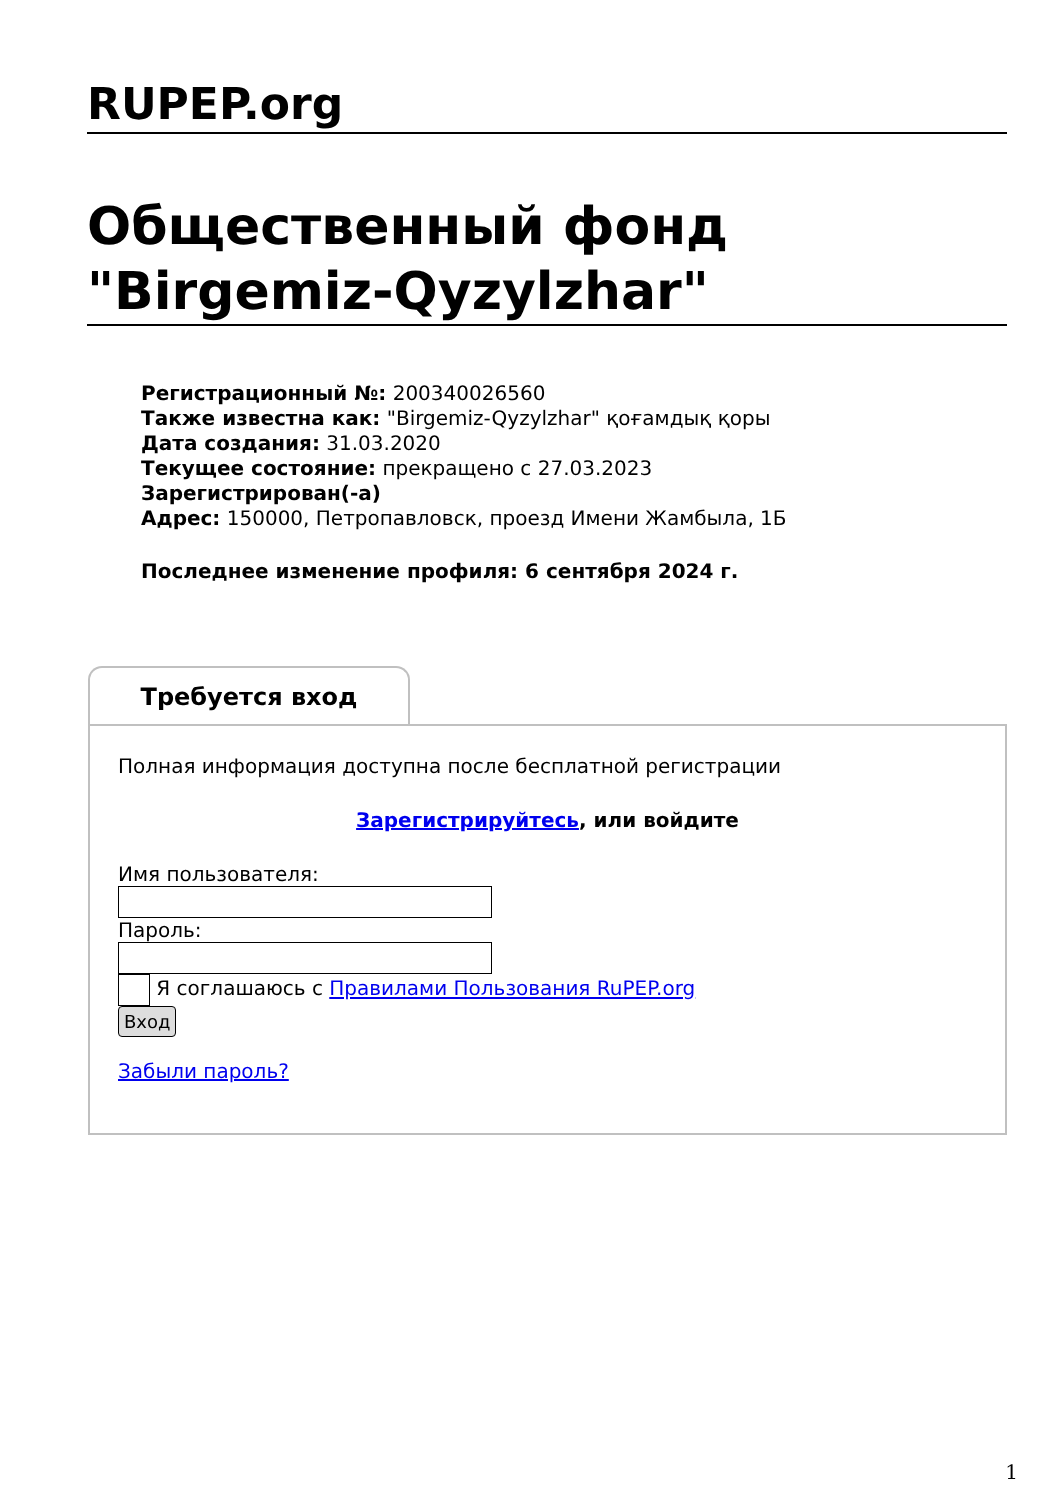RUPEP.org
Общественный фонд "Birgemiz-Qyzylzhar"
Регистрационный №: 200340026560
Также известна как: "Birgemiz-Qyzylzhar" қоғамдық қоры
Дата создания: 31.03.2020
Текущее состояние: прекращено с 27.03.2023
Зарегистрирован(-а)
Адрес: 150000, Петропавловск, проезд Имени Жамбыла, 1Б
Последнее изменение профиля: 6 сентября 2024 г.
Требуется вход
Полная информация доступна после бесплатной регистрации
Зарегистрируйтесь, или войдите
Имя пользователя:
Пароль:
Я соглашаюсь с Правилами Пользования RuPEP.org
Вход
Забыли пароль?
1